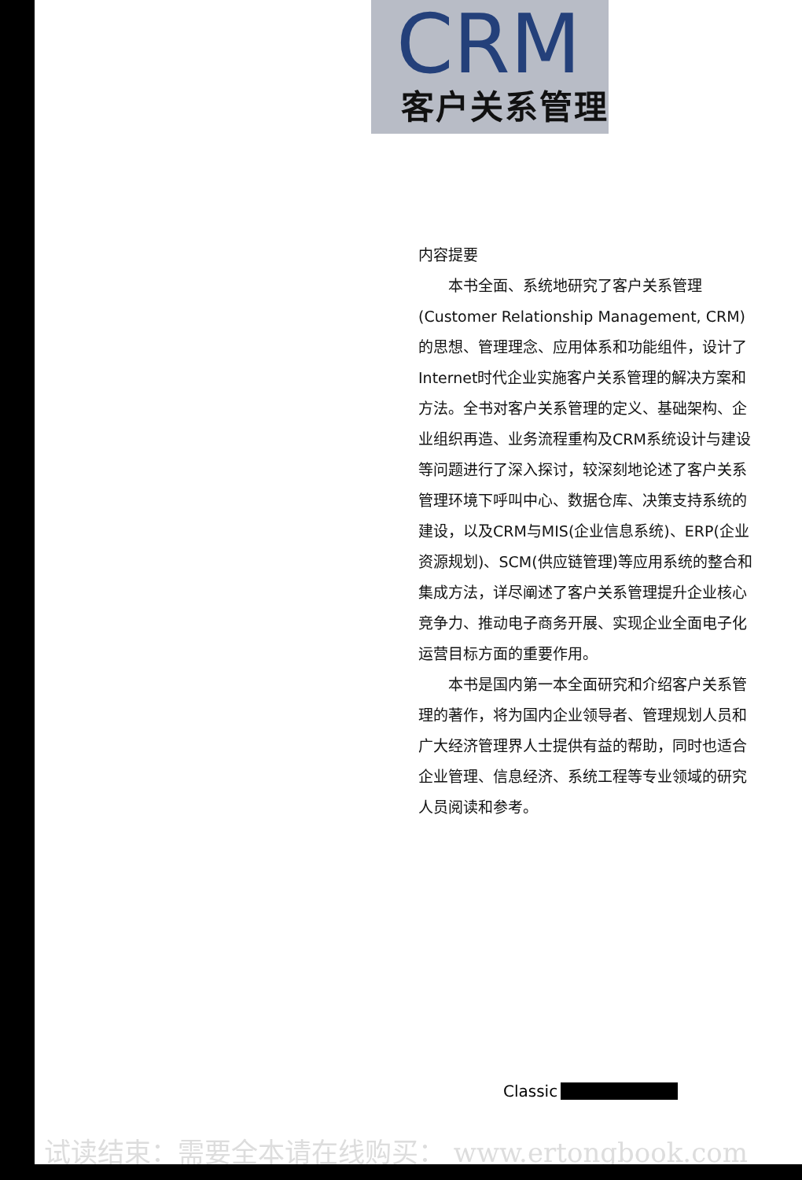CRM
客户关系管理
内容提要
本书全面、系统地研究了客户关系管理(Customer Relationship Management, CRM)的思想、管理理念、应用体系和功能组件，设计了Internet时代企业实施客户关系管理的解决方案和方法。全书对客户关系管理的定义、基础架构、企业组织再造、业务流程重构及CRM系统设计与建设等问题进行了深入探讨，较深刻地论述了客户关系管理环境下呼叫中心、数据仓库、决策支持系统的建设，以及CRM与MIS(企业信息系统)、ERP(企业资源规划)、SCM(供应链管理)等应用系统的整合和集成方法，详尽阐述了客户关系管理提升企业核心竞争力、推动电子商务开展、实现企业全面电子化运营目标方面的重要作用。
本书是国内第一本全面研究和介绍客户关系管理的著作，将为国内企业领导者、管理规划人员和广大经济管理界人士提供有益的帮助，同时也适合企业管理、信息经济、系统工程等专业领域的研究人员阅读和参考。
Classic
试读结束：需要全本请在线购买： www.ertongbook.com